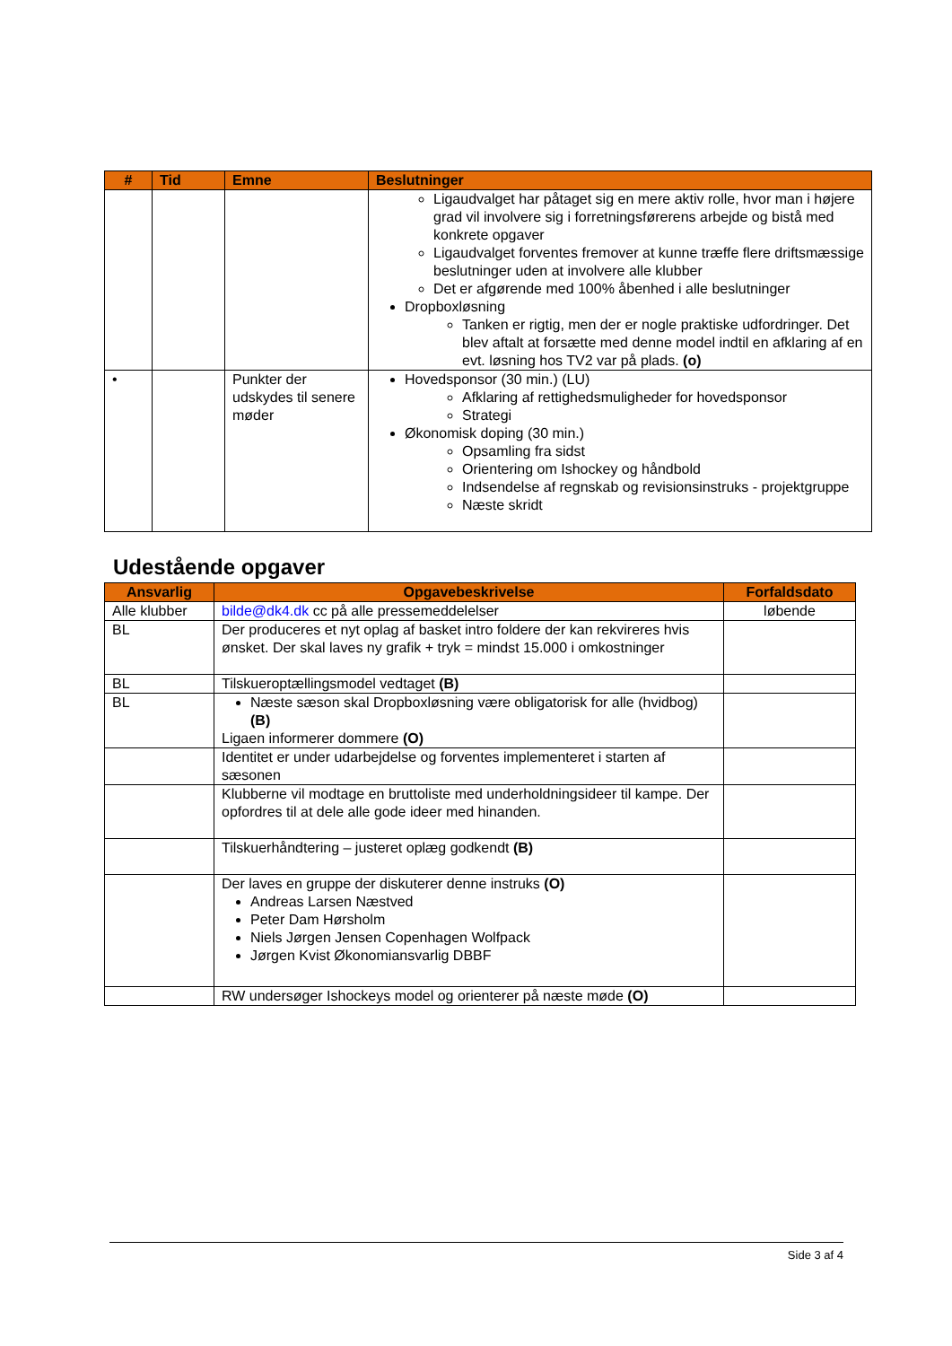| # | Tid | Emne | Beslutninger |
| --- | --- | --- | --- |
| | | | Ligaudvalget har påtaget sig en mere aktiv rolle, hvor man i højere grad vil involvere sig i forretningsførerens arbejde og bistå med konkrete opgaver Ligaudvalget forventes fremover at kunne træffe flere driftsmæssige beslutninger uden at involvere alle klubber Det er afgørende med 100% åbenhed i alle beslutninger Dropboxløsning Tanken er rigtig, men der er nogle praktiske udfordringer. Det blev aftalt at forsætte med denne model indtil en afklaring af en evt. løsning hos TV2 var på plads. (o) |
| • | | Punkter der udskydes til senere møder | Hovedsponsor (30 min.) (LU) Afklaring af rettighedsmuligheder for hovedsponsor Strategi Økonomisk doping (30 min.) Opsamling fra sidst Orientering om Ishockey og håndbold Indsendelse af regnskab og revisionsinstruks - projektgruppe Næste skridt |
Udestående opgaver
| Ansvarlig | Opgavebeskrivelse | Forfaldsdato |
| --- | --- | --- |
| Alle klubber | bilde@dk4.dk cc på alle pressemeddelelser | løbende |
| BL | Der produceres et nyt oplag af basket intro foldere der kan rekvireres hvis ønsket. Der skal laves ny grafik + tryk = mindst 15.000 i omkostninger | |
| BL | Tilskueroptællingsmodel vedtaget (B) | |
| BL | Næste sæson skal Dropboxløsning være obligatorisk for alle (hvidbog) (B) Ligaen informerer dommere (O) | |
| | Identitet er under udarbejdelse og forventes implementeret i starten af sæsonen | |
| | Klubberne vil modtage en bruttoliste med underholdningsideer til kampe. Der opfordres til at dele alle gode ideer med hinanden. | |
| | Tilskuerhåndtering – justeret oplæg godkendt (B) | |
| | Der laves en gruppe der diskuterer denne instruks (O) Andreas Larsen Næstved Peter Dam Hørsholm Niels Jørgen Jensen Copenhagen Wolfpack Jørgen Kvist Økonomiansvarlig DBBF | |
| | RW undersøger Ishockeys model og orienterer på næste møde (O) | |
Side 3 af 4